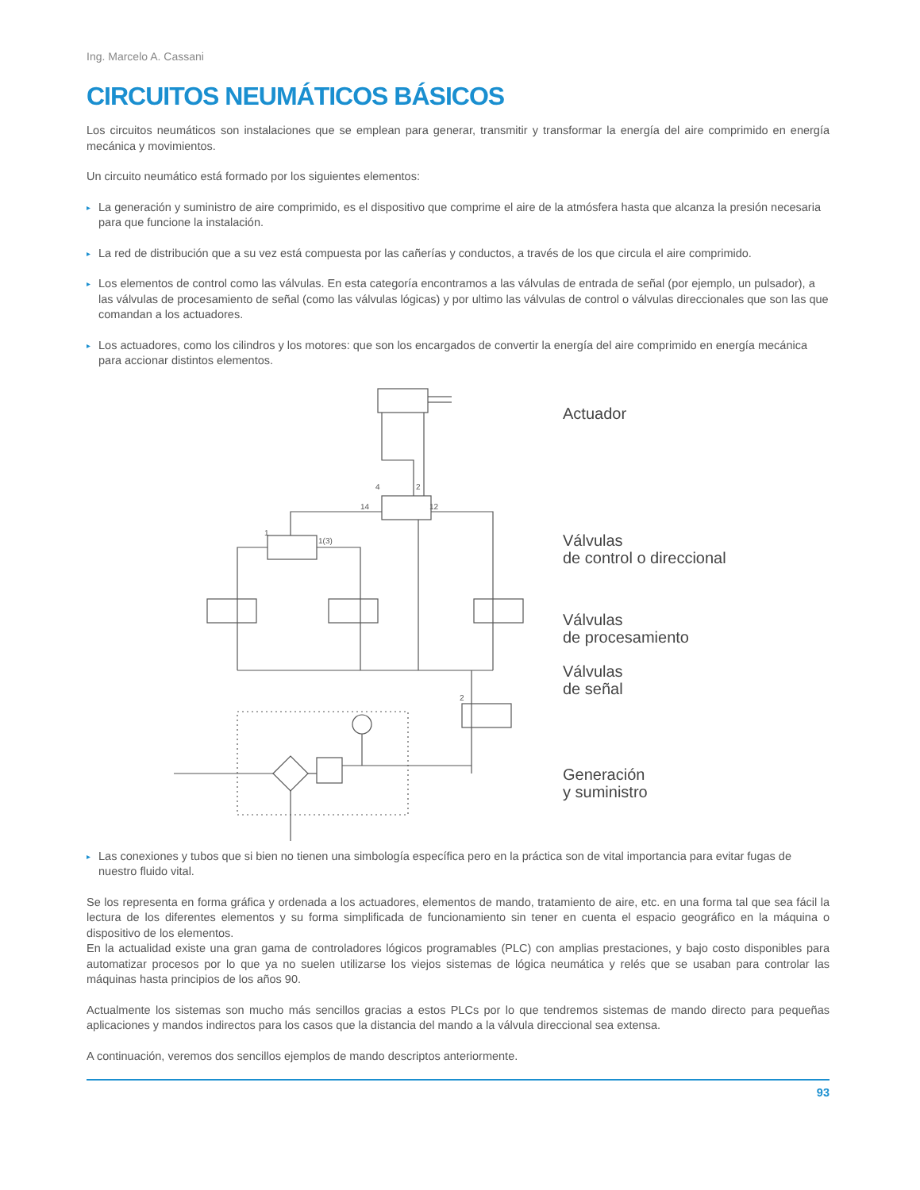Ing. Marcelo A. Cassani
CIRCUITOS NEUMÁTICOS BÁSICOS
Los circuitos neumáticos son instalaciones que se emplean para generar, transmitir y transformar la energía del aire comprimido en energía mecánica y movimientos.
Un circuito neumático está formado por los siguientes elementos:
▸ La generación y suministro de aire comprimido, es el dispositivo que comprime el aire de la atmósfera hasta que alcanza la presión necesaria para que funcione la instalación.
▸ La red de distribución que a su vez está compuesta por las cañerías y conductos, a través de los que circula el aire comprimido.
▸ Los elementos de control como las válvulas. En esta categoría encontramos a las válvulas de entrada de señal (por ejemplo, un pulsador), a las válvulas de procesamiento de señal (como las válvulas lógicas) y por ultimo las válvulas de control o válvulas direccionales que son las que comandan a los actuadores.
▸ Los actuadores, como los cilindros y los motores: que son los encargados de convertir la energía del aire comprimido en energía mecánica para accionar distintos elementos.
4
2
14
12
1
1(3)
2
Actuador
Válvulas
de control o direccional
Válvulas
de procesamiento
Válvulas
de señal
Generación
y suministro
▸ Las conexiones y tubos que si bien no tienen una simbología específica pero en la práctica son de vital importancia para evitar fugas de nuestro fluido vital.
Se los representa en forma gráfica y ordenada a los actuadores, elementos de mando, tratamiento de aire, etc. en una forma tal que sea fácil la lectura de los diferentes elementos y su forma simplificada de funcionamiento sin tener en cuenta el espacio geográfico en la máquina o dispositivo de los elementos.
En la actualidad existe una gran gama de controladores lógicos programables (PLC) con amplias prestaciones, y bajo costo disponibles para automatizar procesos por lo que ya no suelen utilizarse los viejos sistemas de lógica neumática y relés que se usaban para controlar las máquinas hasta principios de los años 90.
Actualmente los sistemas son mucho más sencillos gracias a estos PLCs por lo que tendremos sistemas de mando directo para pequeñas aplicaciones y mandos indirectos para los casos que la distancia del mando a la válvula direccional sea extensa.
A continuación, veremos dos sencillos ejemplos de mando descriptos anteriormente.
93